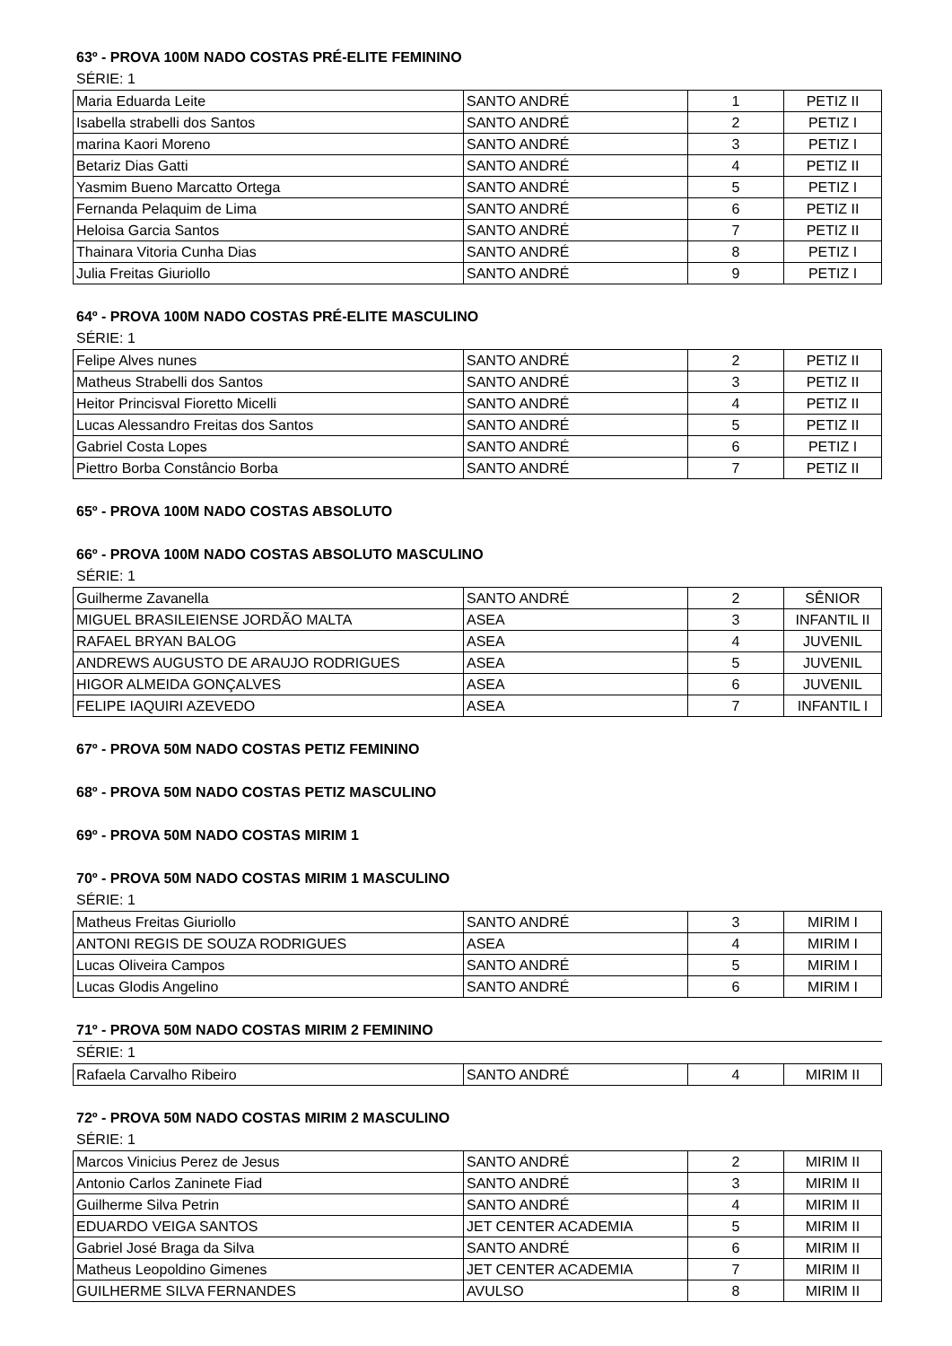63º - PROVA 100M NADO COSTAS PRÉ-ELITE FEMININO
SÉRIE: 1
| Maria Eduarda Leite | SANTO ANDRÉ | 1 | PETIZ II |
| Isabella strabelli dos Santos | SANTO ANDRÉ | 2 | PETIZ I |
| marina Kaori Moreno | SANTO ANDRÉ | 3 | PETIZ I |
| Betariz Dias Gatti | SANTO ANDRÉ | 4 | PETIZ II |
| Yasmim Bueno Marcatto Ortega | SANTO ANDRÉ | 5 | PETIZ I |
| Fernanda Pelaquim de Lima | SANTO ANDRÉ | 6 | PETIZ II |
| Heloisa Garcia Santos | SANTO ANDRÉ | 7 | PETIZ II |
| Thainara Vitoria Cunha Dias | SANTO ANDRÉ | 8 | PETIZ I |
| Julia Freitas Giuriollo | SANTO ANDRÉ | 9 | PETIZ I |
64º - PROVA 100M NADO COSTAS PRÉ-ELITE MASCULINO
SÉRIE: 1
| Felipe Alves nunes | SANTO ANDRÉ | 2 | PETIZ II |
| Matheus Strabelli dos Santos | SANTO ANDRÉ | 3 | PETIZ II |
| Heitor Princisval Fioretto Micelli | SANTO ANDRÉ | 4 | PETIZ II |
| Lucas Alessandro Freitas dos Santos | SANTO ANDRÉ | 5 | PETIZ II |
| Gabriel Costa Lopes | SANTO ANDRÉ | 6 | PETIZ I |
| Piettro Borba Constâncio Borba | SANTO ANDRÉ | 7 | PETIZ II |
65º - PROVA 100M NADO COSTAS ABSOLUTO
66º - PROVA 100M NADO COSTAS ABSOLUTO MASCULINO
SÉRIE: 1
| Guilherme Zavanella | SANTO ANDRÉ | 2 | SÊNIOR |
| MIGUEL BRASILEIENSE JORDÃO MALTA | ASEA | 3 | INFANTIL II |
| RAFAEL BRYAN BALOG | ASEA | 4 | JUVENIL |
| ANDREWS AUGUSTO DE ARAUJO RODRIGUES | ASEA | 5 | JUVENIL |
| HIGOR ALMEIDA GONÇALVES | ASEA | 6 | JUVENIL |
| FELIPE IAQUIRI AZEVEDO | ASEA | 7 | INFANTIL I |
67º - PROVA 50M NADO COSTAS PETIZ FEMININO
68º - PROVA 50M NADO COSTAS PETIZ MASCULINO
69º - PROVA 50M NADO COSTAS MIRIM 1
70º - PROVA 50M NADO COSTAS MIRIM 1 MASCULINO
SÉRIE: 1
| Matheus Freitas Giuriollo | SANTO ANDRÉ | 3 | MIRIM I |
| ANTONI REGIS DE SOUZA RODRIGUES | ASEA | 4 | MIRIM I |
| Lucas Oliveira Campos | SANTO ANDRÉ | 5 | MIRIM I |
| Lucas Glodis Angelino | SANTO ANDRÉ | 6 | MIRIM I |
71º - PROVA 50M NADO COSTAS MIRIM 2 FEMININO
SÉRIE: 1
| Rafaela Carvalho Ribeiro | SANTO ANDRÉ | 4 | MIRIM II |
72º - PROVA 50M NADO COSTAS MIRIM 2 MASCULINO
SÉRIE: 1
| Marcos Vinicius Perez de Jesus | SANTO ANDRÉ | 2 | MIRIM II |
| Antonio Carlos Zaninete Fiad | SANTO ANDRÉ | 3 | MIRIM II |
| Guilherme Silva Petrin | SANTO ANDRÉ | 4 | MIRIM II |
| EDUARDO VEIGA SANTOS | JET CENTER ACADEMIA | 5 | MIRIM II |
| Gabriel José Braga da Silva | SANTO ANDRÉ | 6 | MIRIM II |
| Matheus Leopoldino Gimenes | JET CENTER ACADEMIA | 7 | MIRIM II |
| GUILHERME SILVA FERNANDES | AVULSO | 8 | MIRIM II |